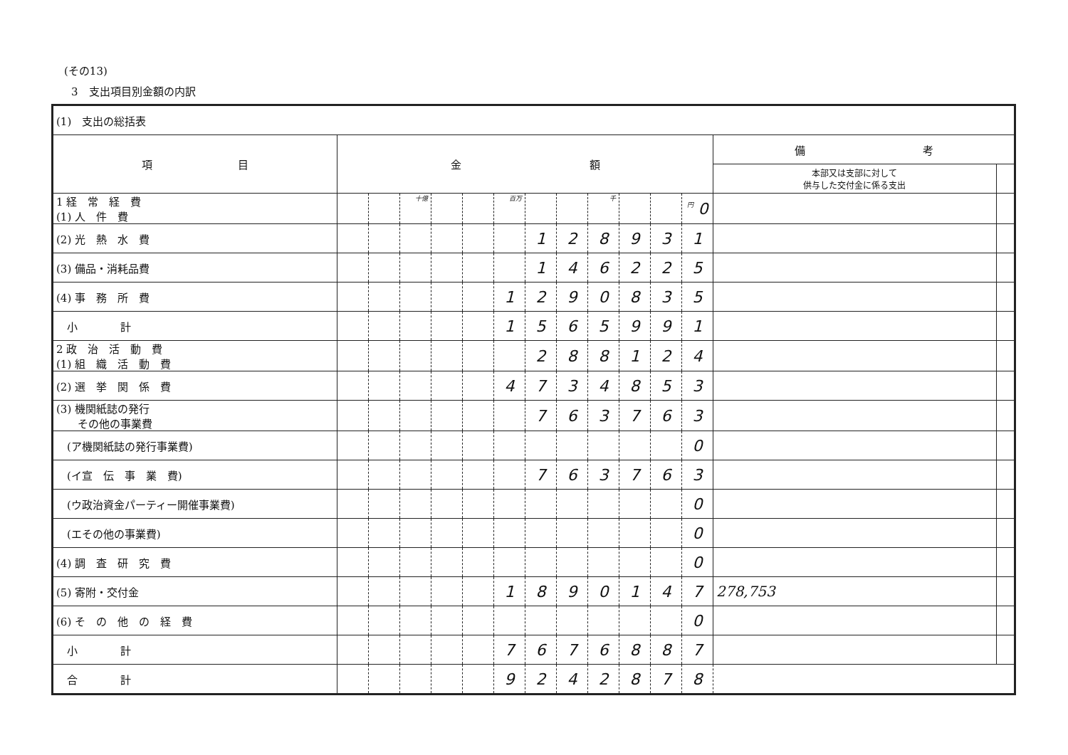(その13)
3　支出項目別金額の内訳
| (1) 支出の総括表 | | | | | | | | | | | | | | |
| 項 目 | 金 額 | | | | | | | | | | | | 備 考 | |
| | | | | | | | | | | | | | 本部又は支部に対して 供与した交付金に係る支出 | |
| 1 経 常 経 費 (1) 人 件 費 | | | 十億 | | | 百万 | | | 千 | | | 円 0 | | |
| (2) 光 熱 水 費 | | | | | | | 1 | 2 | 8 | 9 | 3 | 1 | | |
| (3) 備品・消耗品費 | | | | | | | 1 | 4 | 6 | 2 | 2 | 5 | | |
| (4) 事 務 所 費 | | | | | | 1 | 2 | 9 | 0 | 8 | 3 | 5 | | |
| 小 計 | | | | | | 1 | 5 | 6 | 5 | 9 | 9 | 1 | | |
| 2 政 治 活 動 費 (1) 組 織 活 動 費 | | | | | | | 2 | 8 | 8 | 1 | 2 | 4 | | |
| (2) 選 挙 関 係 費 | | | | | | 4 | 7 | 3 | 4 | 8 | 5 | 3 | | |
| (3) 機関紙誌の発行 その他の事業費 | | | | | | | 7 | 6 | 3 | 7 | 6 | 3 | | |
| (ア機関紙誌の発行事業費) | | | | | | | | | | | | 0 | | |
| (イ宣 伝 事 業 費) | | | | | | | 7 | 6 | 3 | 7 | 6 | 3 | | |
| (ウ政治資金パーティー開催事業費) | | | | | | | | | | | | 0 | | |
| (エその他の事業費) | | | | | | | | | | | | 0 | | |
| (4) 調 査 研 究 費 | | | | | | | | | | | | 0 | | |
| (5) 寄附・交付金 | | | | | | 1 | 8 | 9 | 0 | 1 | 4 | 7 | 278,753 | |
| (6) そ の 他 の 経 費 | | | | | | | | | | | | 0 | | |
| 小 計 | | | | | | 7 | 6 | 7 | 6 | 8 | 8 | 7 | | |
| 合 計 | | | | | | 9 | 2 | 4 | 2 | 8 | 7 | 8 | | |